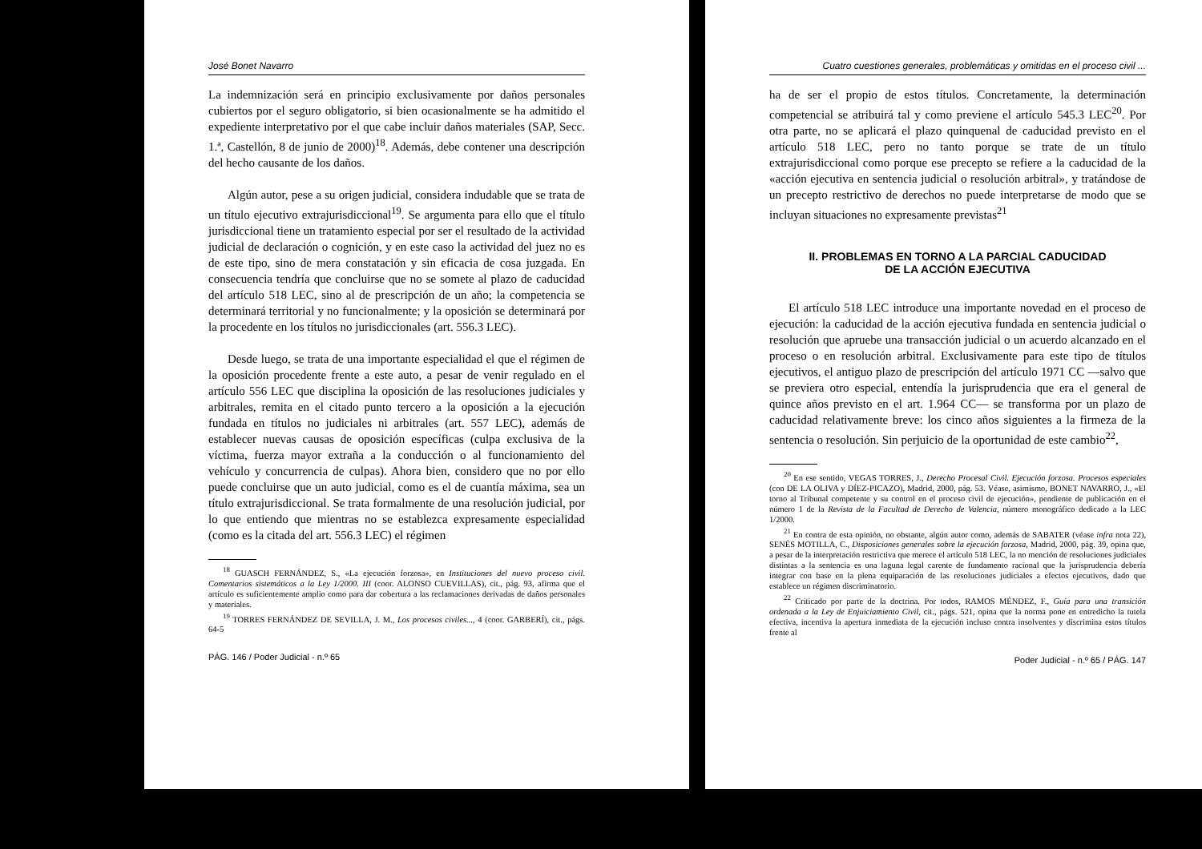José Bonet Navarro
La indemnización será en principio exclusivamente por daños personales cubiertos por el seguro obligatorio, si bien ocasionalmente se ha admitido el expediente interpretativo por el que cabe incluir daños materiales (SAP, Secc. 1.ª, Castellón, 8 de junio de 2000)<sup>18</sup>. Además, debe contener una descripción del hecho causante de los daños.
Algún autor, pese a su origen judicial, considera indudable que se trata de un título ejecutivo extrajurisdiccional<sup>19</sup>. Se argumenta para ello que el título jurisdiccional tiene un tratamiento especial por ser el resultado de la actividad judicial de declaración o cognición, y en este caso la actividad del juez no es de este tipo, sino de mera constatación y sin eficacia de cosa juzgada. En consecuencia tendría que concluirse que no se somete al plazo de caducidad del artículo 518 LEC, sino al de prescripción de un año; la competencia se determinará territorial y no funcionalmente; y la oposición se determinará por la procedente en los títulos no jurisdiccionales (art. 556.3 LEC).
Desde luego, se trata de una importante especialidad el que el régimen de la oposición procedente frente a este auto, a pesar de venir regulado en el artículo 556 LEC que disciplina la oposición de las resoluciones judiciales y arbitrales, remita en el citado punto tercero a la oposición a la ejecución fundada en títulos no judiciales ni arbitrales (art. 557 LEC), además de establecer nuevas causas de oposición específicas (culpa exclusiva de la víctima, fuerza mayor extraña a la conducción o al funcionamiento del vehículo y concurrencia de culpas). Ahora bien, considero que no por ello puede concluirse que un auto judicial, como es el de cuantía máxima, sea un título extrajurisdiccional. Se trata formalmente de una resolución judicial, por lo que entiendo que mientras no se establezca expresamente especialidad (como es la citada del art. 556.3 LEC) el régimen
<sup>18</sup> GUASCH FERNÁNDEZ, S., «La ejecución forzosa», en Instituciones del nuevo proceso civil. Comentarios sistemáticos a la Ley 1/2000. III (coor. ALONSO CUEVILLAS), cit., pág. 93, afirma que el artículo es suficientemente amplio como para dar cobertura a las reclamaciones derivadas de daños personales y materiales.
<sup>19</sup> TORRES FERNÁNDEZ DE SEVILLA, J. M., Los procesos civiles..., 4 (coor. GARBERÍ), cit., págs. 64-5
PÁG. 146 / Poder Judicial - n.º 65
Cuatro cuestiones generales, problemáticas y omitidas en el proceso civil ...
ha de ser el propio de estos títulos. Concretamente, la determinación competencial se atribuirá tal y como previene el artículo 545.3 LEC<sup>20</sup>. Por otra parte, no se aplicará el plazo quinquenal de caducidad previsto en el artículo 518 LEC, pero no tanto porque se trate de un título extrajurisdiccional como porque ese precepto se refiere a la caducidad de la «acción ejecutiva en sentencia judicial o resolución arbitral», y tratándose de un precepto restrictivo de derechos no puede interpretarse de modo que se incluyan situaciones no expresamente previstas<sup>21</sup>
II. PROBLEMAS EN TORNO A LA PARCIAL CADUCIDAD
DE LA ACCIÓN EJECUTIVA
El artículo 518 LEC introduce una importante novedad en el proceso de ejecución: la caducidad de la acción ejecutiva fundada en sentencia judicial o resolución que apruebe una transacción judicial o un acuerdo alcanzado en el proceso o en resolución arbitral. Exclusivamente para este tipo de títulos ejecutivos, el antiguo plazo de prescripción del artículo 1971 CC —salvo que se previera otro especial, entendía la jurisprudencia que era el general de quince años previsto en el art. 1.964 CC— se transforma por un plazo de caducidad relativamente breve: los cinco años siguientes a la firmeza de la sentencia o resolución. Sin perjuicio de la oportunidad de este cambio<sup>22</sup>,
<sup>20</sup> En ese sentido, VEGAS TORRES, J., Derecho Procesal Civil. Ejecución forzosa. Procesos especiales (con DE LA OLIVA y DÍEZ-PICAZO), Madrid, 2000, pág. 53. Véase, asimismo, BONET NAVARRO, J., «El torno al Tribunal competente y su control en el proceso civil de ejecución», pendiente de publicación en el número 1 de la Revista de la Facultad de Derecho de Valencia, número monográfico dedicado a la LEC 1/2000.
<sup>21</sup> En contra de esta opinión, no obstante, algún autor como, además de SABATER (véase infra nota 22), SENÉS MOTILLA, C., Disposiciones generales sobre la ejecución forzosa, Madrid, 2000, pág. 39, opina que, a pesar de la interpretación restrictiva que merece el artículo 518 LEC, la no mención de resoluciones judiciales distintas a la sentencia es una laguna legal carente de fundamento racional que la jurisprudencia debería integrar con base en la plena equiparación de las resoluciones judiciales a efectos ejecutivos, dado que establece un régimen discriminatorio.
<sup>22</sup> Criticado por parte de la doctrina. Por todos, RAMOS MÉNDEZ, F., Guía para una transición ordenada a la Ley de Enjuiciamiento Civil, cit., págs. 521, opina que la norma pone en entredicho la tutela efectiva, incentiva la apertura inmediata de la ejecución incluso contra insolventes y discrimina estos títulos frente al
Poder Judicial - n.º 65 / PÁG. 147